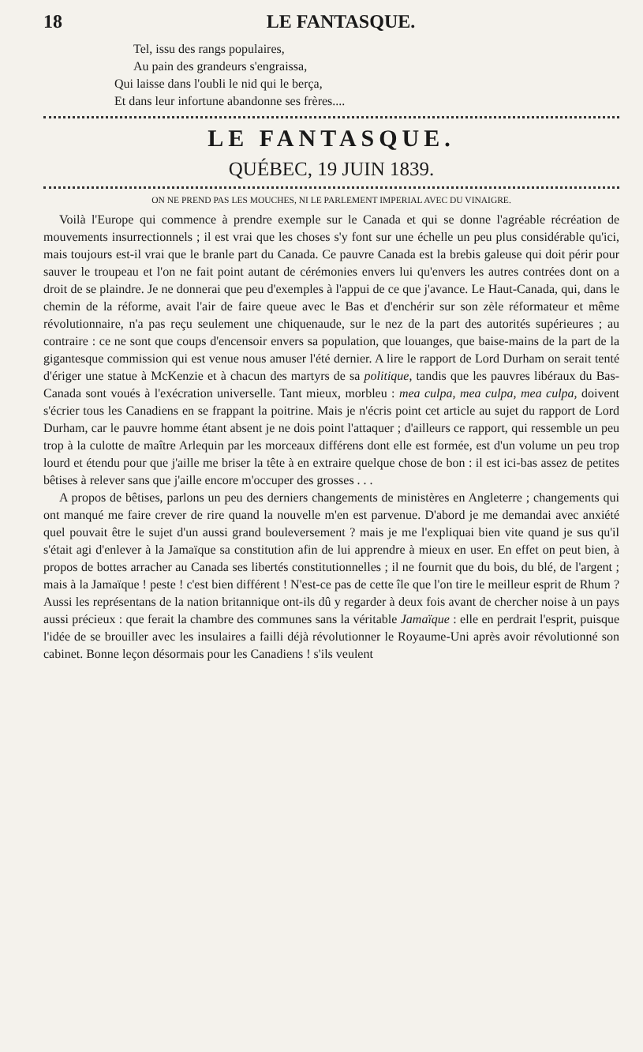18 LE FANTASQUE.
Tel, issu des rangs populaires,
Au pain des grandeurs s'engraissa,
Qui laisse dans l'oubli le nid qui le berça,
Et dans leur infortune abandonne ses frères....
LE FANTASQUE.
QUÉBEC, 19 JUIN 1839.
ON NE PREND PAS LES MOUCHES, NI LE PARLEMENT IMPERIAL AVEC DU VINAIGRE.
Voilà l'Europe qui commence à prendre exemple sur le Canada et qui se donne l'agréable récréation de mouvements insurrectionnels ; il est vrai que les choses s'y font sur une échelle un peu plus considérable qu'ici, mais toujours est-il vrai que le branle part du Canada. Ce pauvre Canada est la brebis galeuse qui doit périr pour sauver le troupeau et l'on ne fait point autant de cérémonies envers lui qu'envers les autres contrées dont on a droit de se plaindre. Je ne donnerai que peu d'exemples à l'appui de ce que j'avance. Le Haut-Canada, qui, dans le chemin de la réforme, avait l'air de faire queue avec le Bas et d'enchérir sur son zèle réformateur et même révolutionnaire, n'a pas reçu seulement une chiquenaude, sur le nez de la part des autorités supérieures ; au contraire : ce ne sont que coups d'encensoir envers sa population, que louanges, que baise-mains de la part de la gigantesque commission qui est venue nous amuser l'été dernier. A lire le rapport de Lord Durham on serait tenté d'ériger une statue à McKenzie et à chacun des martyrs de sa politique, tandis que les pauvres libéraux du Bas-Canada sont voués à l'exécration universelle. Tant mieux, morbleu : mea culpa, mea culpa, mea culpa, doivent s'écrier tous les Canadiens en se frappant la poitrine. Mais je n'écris point cet article au sujet du rapport de Lord Durham, car le pauvre homme étant absent je ne dois point l'attaquer ; d'ailleurs ce rapport, qui ressemble un peu trop à la culotte de maître Arlequin par les morceaux différens dont elle est formée, est d'un volume un peu trop lourd et étendu pour que j'aille me briser la tête à en extraire quelque chose de bon : il est ici-bas assez de petites bêtises à relever sans que j'aille encore m'occuper des grosses . . .
A propos de bêtises, parlons un peu des derniers changements de ministères en Angleterre ; changements qui ont manqué me faire crever de rire quand la nouvelle m'en est parvenue. D'abord je me demandai avec anxiété quel pouvait être le sujet d'un aussi grand bouleversement ? mais je me l'expliquai bien vite quand je sus qu'il s'était agi d'enlever à la Jamaïque sa constitution afin de lui apprendre à mieux en user. En effet on peut bien, à propos de bottes arracher au Canada ses libertés constitutionnelles ; il ne fournit que du bois, du blé, de l'argent ; mais à la Jamaïque ! peste ! c'est bien différent ! N'est-ce pas de cette île que l'on tire le meilleur esprit de Rhum ? Aussi les représentans de la nation britannique ont-ils dû y regarder à deux fois avant de chercher noise à un pays aussi précieux : que ferait la chambre des communes sans la véritable Jamaïque : elle en perdrait l'esprit, puisque l'idée de se brouiller avec les insulaires a failli déjà révolutionner le Royaume-Uni après avoir révolutionné son cabinet. Bonne leçon désormais pour les Canadiens ! s'ils veulent